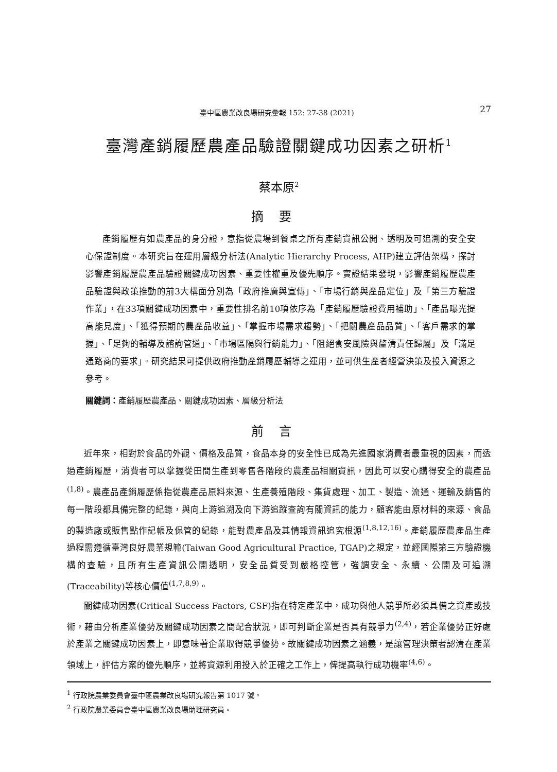臺中區農業改良場研究彙報 152: 27-38 (2021) 27
臺灣產銷履歷農產品驗證關鍵成功因素之研析<sup>1</sup>
蔡本原<sup>2</sup>
摘要
產銷履歷有如農產品的身分證，意指從農場到餐桌之所有產銷資訊公開、透明及可追溯的安全安心保證制度。本研究旨在運用層級分析法(Analytic Hierarchy Process, AHP)建立評估架構，探討影響產銷履歷農產品驗證關鍵成功因素、重要性權重及優先順序。實證結果發現，影響產銷履歷農產品驗證與政策推動的前3大構面分別為「政府推廣與宣傳」、「市場行銷與產品定位」及「第三方驗證作業」，在33項關鍵成功因素中，重要性排名前10項依序為「產銷履歷驗證費用補助」、「產品曝光提高能見度」、「獲得預期的農產品收益」、「掌握市場需求趨勢」、「把關農產品品質」、「客戶需求的掌握」、「足夠的輔導及諮詢管道」、「市場區隔與行銷能力」、「阻絕食安風險與釐清責任歸屬」及「滿足通路商的要求」。研究結果可提供政府推動產銷履歷輔導之運用，並可供生產者經營決策及投入資源之參考。
關鍵詞：產銷履歷農產品、關鍵成功因素、層級分析法
前言
近年來，相對於食品的外觀、價格及品質，食品本身的安全性已成為先進國家消費者最重視的因素，而透過產銷履歷，消費者可以掌握從田間生產到零售各階段的農產品相關資訊，因此可以安心購得安全的農產品<sup>(1,8)</sup>。農產品產銷履歷係指從農產品原料來源、生產養殖階段、集貨處理、加工、製造、流通、運輸及銷售的每一階段都具備完整的紀錄，與向上游追溯及向下游追蹤查詢有關資訊的能力，顧客能由原材料的來源、食品的製造廠或販售點作記帳及保管的紀錄，能對農產品及其情報資訊追究根源<sup>(1,8,12,16)</sup>。產銷履歷農產品生產過程需遵循臺灣良好農業規範(Taiwan Good Agricultural Practice, TGAP)之規定，並經國際第三方驗證機構的查驗，且所有生產資訊公開透明，安全品質受到嚴格控管，強調安全、永續、公開及可追溯(Traceability)等核心價值<sup>(1,7,8,9)</sup>。
關鍵成功因素(Critical Success Factors, CSF)指在特定產業中，成功與他人競爭所必須具備之資產或技術，藉由分析產業優勢及關鍵成功因素之間配合狀況，即可判斷企業是否具有競爭力<sup>(2,4)</sup>，若企業優勢正好處於產業之關鍵成功因素上，即意味著企業取得競爭優勢。故關鍵成功因素之涵義，是讓管理決策者認清在產業領域上，評估方案的優先順序，並將資源利用投入於正確之工作上，俾提高執行成功機率<sup>(4,6)</sup>。
<sup>1</sup> 行政院農業委員會臺中區農業改良場研究報告第 1017 號。
<sup>2</sup> 行政院農業委員會臺中區農業改良場助理研究員。